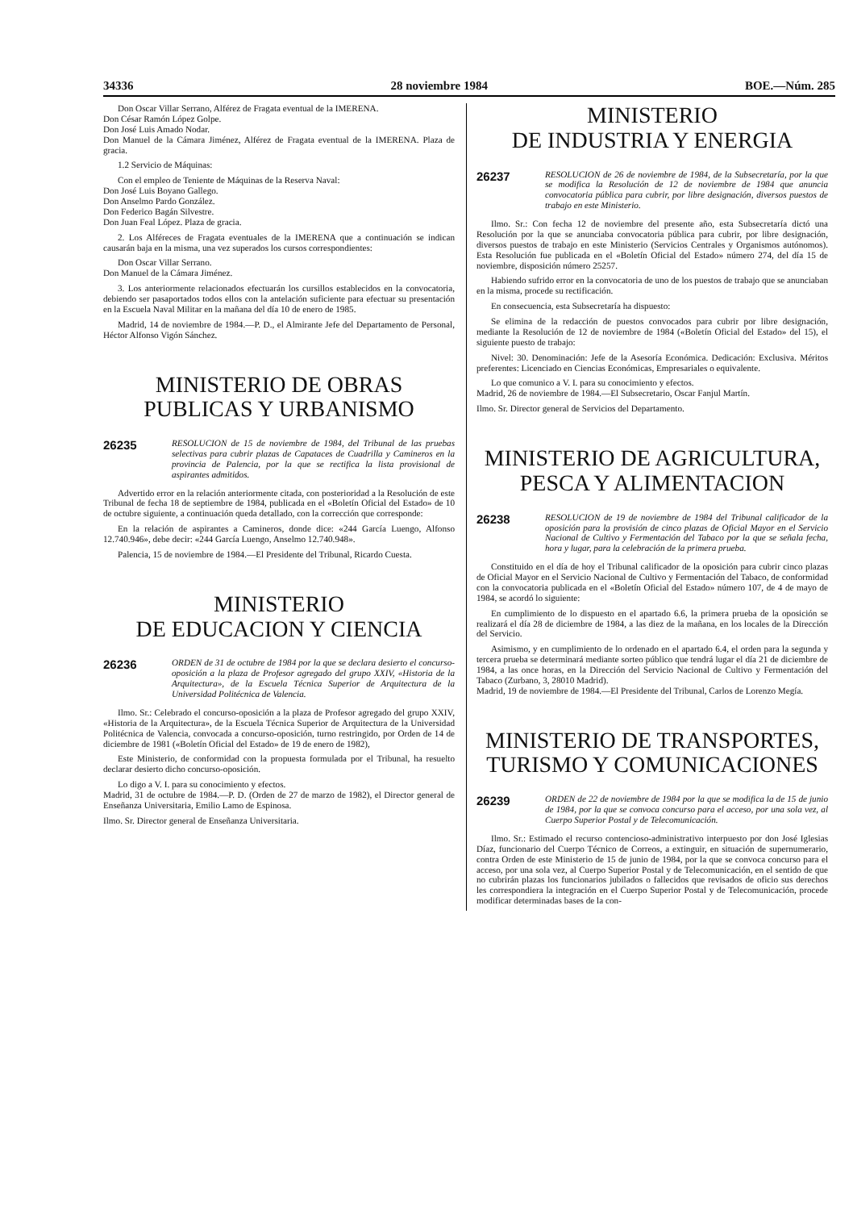34336 28 noviembre 1984 BOE.—Núm. 285
Don Oscar Villar Serrano, Alférez de Fragata eventual de la IMERENA.
Don César Ramón López Golpe.
Don José Luis Amado Nodar.
Don Manuel de la Cámara Jiménez, Alférez de Fragata eventual de la IMERENA. Plaza de gracia.
1.2 Servicio de Máquinas:
Con el empleo de Teniente de Máquinas de la Reserva Naval:
Don José Luis Boyano Gallego.
Don Anselmo Pardo González.
Don Federico Bagán Silvestre.
Don Juan Feal López. Plaza de gracia.
2. Los Alféreces de Fragata eventuales de la IMERENA que a continuación se indican causarán baja en la misma, una vez superados los cursos correspondientes:
Don Oscar Villar Serrano.
Don Manuel de la Cámara Jiménez.
3. Los anteriormente relacionados efectuarán los cursillos establecidos en la convocatoria, debiendo ser pasaportados todos ellos con la antelación suficiente para efectuar su presentación en la Escuela Naval Militar en la mañana del día 10 de enero de 1985.
Madrid, 14 de noviembre de 1984.—P. D., el Almirante Jefe del Departamento de Personal, Héctor Alfonso Vigón Sánchez.
MINISTERIO DE OBRAS PUBLICAS Y URBANISMO
26235 RESOLUCION de 15 de noviembre de 1984, del Tribunal de las pruebas selectivas para cubrir plazas de Capataces de Cuadrilla y Camineros en la provincia de Palencia, por la que se rectifica la lista provisional de aspirantes admitidos.
Advertido error en la relación anteriormente citada, con posterioridad a la Resolución de este Tribunal de fecha 18 de septiembre de 1984, publicada en el «Boletín Oficial del Estado» de 10 de octubre siguiente, a continuación queda detallado, con la corrección que corresponde:
En la relación de aspirantes a Camineros, donde dice: «244 García Luengo, Alfonso 12.740.946», debe decir: «244 García Luengo, Anselmo 12.740.948».
Palencia, 15 de noviembre de 1984.—El Presidente del Tribunal, Ricardo Cuesta.
MINISTERIO
DE EDUCACION Y CIENCIA
26236 ORDEN de 31 de octubre de 1984 por la que se declara desierto el concurso-oposición a la plaza de Profesor agregado del grupo XXIV, «Historia de la Arquitectura», de la Escuela Técnica Superior de Arquitectura de la Universidad Politécnica de Valencia.
Ilmo. Sr.: Celebrado el concurso-oposición a la plaza de Profesor agregado del grupo XXIV, «Historia de la Arquitectura», de la Escuela Técnica Superior de Arquitectura de la Universidad Politécnica de Valencia, convocada a concurso-oposición, turno restringido, por Orden de 14 de diciembre de 1981 («Boletín Oficial del Estado» de 19 de enero de 1982),
Este Ministerio, de conformidad con la propuesta formulada por el Tribunal, ha resuelto declarar desierto dicho concurso-oposición.
Lo digo a V. I. para su conocimiento y efectos.
Madrid, 31 de octubre de 1984.—P. D. (Orden de 27 de marzo de 1982), el Director general de Enseñanza Universitaria, Emilio Lamo de Espinosa.
Ilmo. Sr. Director general de Enseñanza Universitaria.
MINISTERIO
DE INDUSTRIA Y ENERGIA
26237 RESOLUCION de 26 de noviembre de 1984, de la Subsecretaría, por la que se modifica la Resolución de 12 de noviembre de 1984 que anuncia convocatoria pública para cubrir, por libre designación, diversos puestos de trabajo en este Ministerio.
Ilmo. Sr.: Con fecha 12 de noviembre del presente año, esta Subsecretaría dictó una Resolución por la que se anunciaba convocatoria pública para cubrir, por libre designación, diversos puestos de trabajo en este Ministerio (Servicios Centrales y Organismos autónomos). Esta Resolución fue publicada en el «Boletín Oficial del Estado» número 274, del día 15 de noviembre, disposición número 25257.
Habiendo sufrido error en la convocatoria de uno de los puestos de trabajo que se anunciaban en la misma, procede su rectificación.
En consecuencia, esta Subsecretaría ha dispuesto:
Se elimina de la redacción de puestos convocados para cubrir por libre designación, mediante la Resolución de 12 de noviembre de 1984 («Boletín Oficial del Estado» del 15), el siguiente puesto de trabajo:
Nivel: 30. Denominación: Jefe de la Asesoría Económica. Dedicación: Exclusiva. Méritos preferentes: Licenciado en Ciencias Económicas, Empresariales o equivalente.
Lo que comunico a V. I. para su conocimiento y efectos.
Madrid, 26 de noviembre de 1984.—El Subsecretario, Oscar Fanjul Martín.
Ilmo. Sr. Director general de Servicios del Departamento.
MINISTERIO DE AGRICULTURA, PESCA Y ALIMENTACION
26238 RESOLUCION de 19 de noviembre de 1984 del Tribunal calificador de la oposición para la provisión de cinco plazas de Oficial Mayor en el Servicio Nacional de Cultivo y Fermentación del Tabaco por la que se señala fecha, hora y lugar, para la celebración de la primera prueba.
Constituido en el día de hoy el Tribunal calificador de la oposición para cubrir cinco plazas de Oficial Mayor en el Servicio Nacional de Cultivo y Fermentación del Tabaco, de conformidad con la convocatoria publicada en el «Boletín Oficial del Estado» número 107, de 4 de mayo de 1984, se acordó lo siguiente:
En cumplimiento de lo dispuesto en el apartado 6.6, la primera prueba de la oposición se realizará el día 28 de diciembre de 1984, a las diez de la mañana, en los locales de la Dirección del Servicio.
Asimismo, y en cumplimiento de lo ordenado en el apartado 6.4, el orden para la segunda y tercera prueba se determinará mediante sorteo público que tendrá lugar el día 21 de diciembre de 1984, a las once horas, en la Dirección del Servicio Nacional de Cultivo y Fermentación del Tabaco (Zurbano, 3, 28010 Madrid).
Madrid, 19 de noviembre de 1984.—El Presidente del Tribunal, Carlos de Lorenzo Megía.
MINISTERIO DE TRANSPORTES, TURISMO Y COMUNICACIONES
26239 ORDEN de 22 de noviembre de 1984 por la que se modifica la de 15 de junio de 1984, por la que se convoca concurso para el acceso, por una sola vez, al Cuerpo Superior Postal y de Telecomunicación.
Ilmo. Sr.: Estimado el recurso contencioso-administrativo interpuesto por don José Iglesias Díaz, funcionario del Cuerpo Técnico de Correos, a extinguir, en situación de supernumerario, contra Orden de este Ministerio de 15 de junio de 1984, por la que se convoca concurso para el acceso, por una sola vez, al Cuerpo Superior Postal y de Telecomunicación, en el sentido de que no cubrirán plazas los funcionarios jubilados o fallecidos que revisados de oficio sus derechos les correspondiera la integración en el Cuerpo Superior Postal y de Telecomunicación, procede modificar determinadas bases de la con-